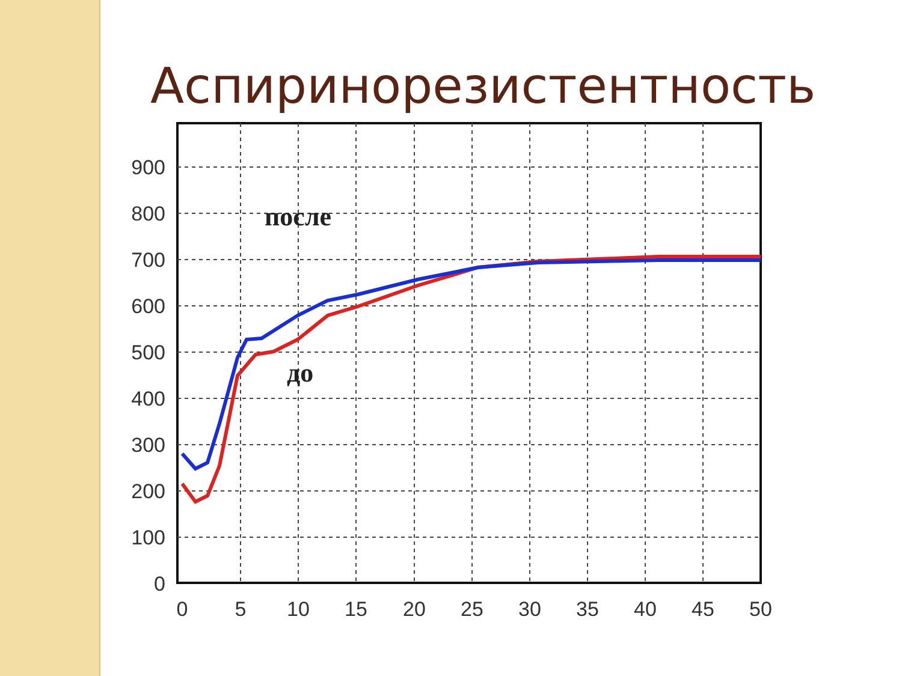Аспиринорезистентность
900
800
700
600
500
400
300
200
100
0
0
5
10
15
20
25
30
35
40
45
50
после
до